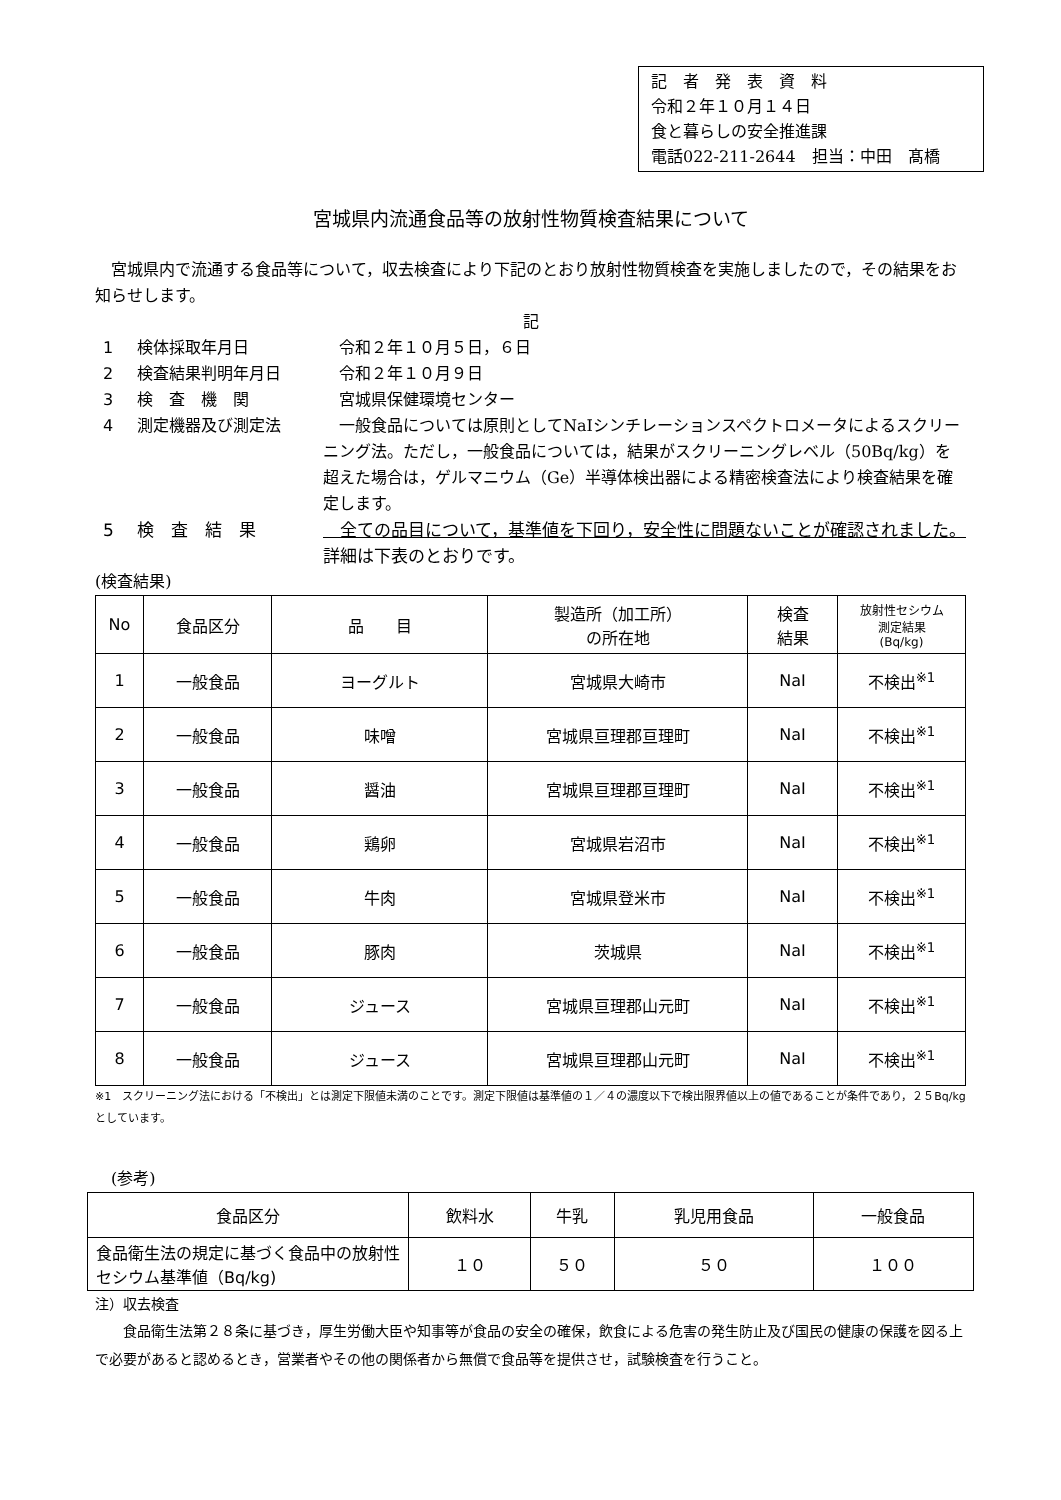記　者　発　表　資　料
令和２年１０月１４日
食と暮らしの安全推進課
電話022-211-2644　担当：中田　髙橋
宮城県内流通食品等の放射性物質検査結果について
　宮城県内で流通する食品等について，収去検査により下記のとおり放射性物質検査を実施しましたので，その結果をお知らせします。
記
1 検体採取年月日 　令和２年１０月５日，６日
2 検査結果判明年月日 　令和２年１０月９日
3 検　査　機　関 　宮城県保健環境センター
4 測定機器及び測定法 　一般食品については原則としてNaIシンチレーションスペクトロメータによるスクリーニング法。ただし，一般食品については，結果がスクリーニングレベル（50Bq/kg）を超えた場合は，ゲルマニウム（Ge）半導体検出器による精密検査法により検査結果を確定します。
5 検　査　結　果 　全ての品目について，基準値を下回り，安全性に問題ないことが確認されました。詳細は下表のとおりです。
(検査結果)
| No | 食品区分 | 品 目 | 製造所（加工所） の所在地 | 検査 結果 | 放射性セシウム 測定結果 (Bq/kg) |
| --- | --- | --- | --- | --- | --- |
| 1 | 一般食品 | ヨーグルト | 宮城県大崎市 | NaI | 不検出<sup>※1</sup> |
| 2 | 一般食品 | 味噌 | 宮城県亘理郡亘理町 | NaI | 不検出<sup>※1</sup> |
| 3 | 一般食品 | 醤油 | 宮城県亘理郡亘理町 | NaI | 不検出<sup>※1</sup> |
| 4 | 一般食品 | 鶏卵 | 宮城県岩沼市 | NaI | 不検出<sup>※1</sup> |
| 5 | 一般食品 | 牛肉 | 宮城県登米市 | NaI | 不検出<sup>※1</sup> |
| 6 | 一般食品 | 豚肉 | 茨城県 | NaI | 不検出<sup>※1</sup> |
| 7 | 一般食品 | ジュース | 宮城県亘理郡山元町 | NaI | 不検出<sup>※1</sup> |
| 8 | 一般食品 | ジュース | 宮城県亘理郡山元町 | NaI | 不検出<sup>※1</sup> |
※1　スクリーニング法における「不検出」とは測定下限値未満のことです。測定下限値は基準値の１／４の濃度以下で検出限界値以上の値であることが条件であり，２５Bq/kgとしています。
　(参考)
| 食品区分 | 飲料水 | 牛乳 | 乳児用食品 | 一般食品 |
| 食品衛生法の規定に基づく食品中の放射性セシウム基準値（Bq/kg) | １０ | ５０ | ５０ | １００ |
注）収去検査
　　食品衛生法第２８条に基づき，厚生労働大臣や知事等が食品の安全の確保，飲食による危害の発生防止及び国民の健康の保護を図る上で必要があると認めるとき，営業者やその他の関係者から無償で食品等を提供させ，試験検査を行うこと。